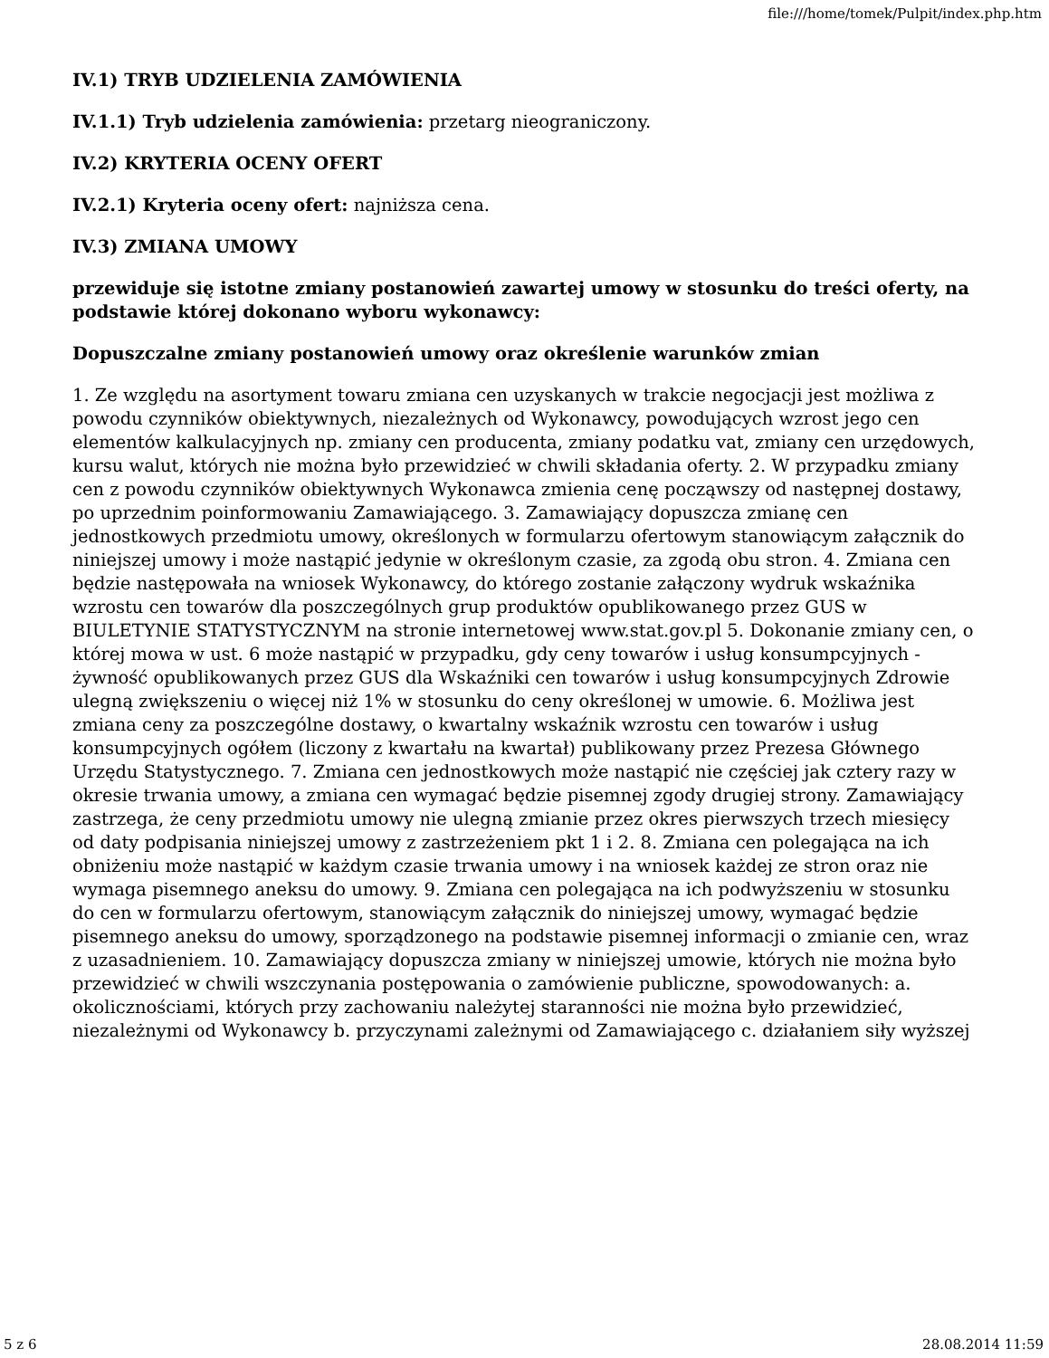file:///home/tomek/Pulpit/index.php.htm
IV.1) TRYB UDZIELENIA ZAMÓWIENIA
IV.1.1) Tryb udzielenia zamówienia: przetarg nieograniczony.
IV.2) KRYTERIA OCENY OFERT
IV.2.1) Kryteria oceny ofert: najniższa cena.
IV.3) ZMIANA UMOWY
przewiduje się istotne zmiany postanowień zawartej umowy w stosunku do treści oferty, na podstawie której dokonano wyboru wykonawcy:
Dopuszczalne zmiany postanowień umowy oraz określenie warunków zmian
1. Ze względu na asortyment towaru zmiana cen uzyskanych w trakcie negocjacji jest możliwa z powodu czynników obiektywnych, niezależnych od Wykonawcy, powodujących wzrost jego cen elementów kalkulacyjnych np. zmiany cen producenta, zmiany podatku vat, zmiany cen urzędowych, kursu walut, których nie można było przewidzieć w chwili składania oferty. 2. W przypadku zmiany cen z powodu czynników obiektywnych Wykonawca zmienia cenę począwszy od następnej dostawy, po uprzednim poinformowaniu Zamawiającego. 3. Zamawiający dopuszcza zmianę cen jednostkowych przedmiotu umowy, określonych w formularzu ofertowym stanowiącym załącznik do niniejszej umowy i może nastąpić jedynie w określonym czasie, za zgodą obu stron. 4. Zmiana cen będzie następowała na wniosek Wykonawcy, do którego zostanie załączony wydruk wskaźnika wzrostu cen towarów dla poszczególnych grup produktów opublikowanego przez GUS w BIULETYNIE STATYSTYCZNYM na stronie internetowej www.stat.gov.pl 5. Dokonanie zmiany cen, o której mowa w ust. 6 może nastąpić w przypadku, gdy ceny towarów i usług konsumpcyjnych - żywność opublikowanych przez GUS dla Wskaźniki cen towarów i usług konsumpcyjnych Zdrowie ulegną zwiększeniu o więcej niż 1% w stosunku do ceny określonej w umowie. 6. Możliwa jest zmiana ceny za poszczególne dostawy, o kwartalny wskaźnik wzrostu cen towarów i usług konsumpcyjnych ogółem (liczony z kwartału na kwartał) publikowany przez Prezesa Głównego Urzędu Statystycznego. 7. Zmiana cen jednostkowych może nastąpić nie częściej jak cztery razy w okresie trwania umowy, a zmiana cen wymagać będzie pisemnej zgody drugiej strony. Zamawiający zastrzega, że ceny przedmiotu umowy nie ulegną zmianie przez okres pierwszych trzech miesięcy od daty podpisania niniejszej umowy z zastrzeżeniem pkt 1 i 2. 8. Zmiana cen polegająca na ich obniżeniu może nastąpić w każdym czasie trwania umowy i na wniosek każdej ze stron oraz nie wymaga pisemnego aneksu do umowy. 9. Zmiana cen polegająca na ich podwyższeniu w stosunku do cen w formularzu ofertowym, stanowiącym załącznik do niniejszej umowy, wymagać będzie pisemnego aneksu do umowy, sporządzonego na podstawie pisemnej informacji o zmianie cen, wraz z uzasadnieniem. 10. Zamawiający dopuszcza zmiany w niniejszej umowie, których nie można było przewidzieć w chwili wszczynania postępowania o zamówienie publiczne, spowodowanych: a. okolicznościami, których przy zachowaniu należytej staranności nie można było przewidzieć, niezależnymi od Wykonawcy b. przyczynami zależnymi od Zamawiającego c. działaniem siły wyższej
5 z 6 28.08.2014 11:59